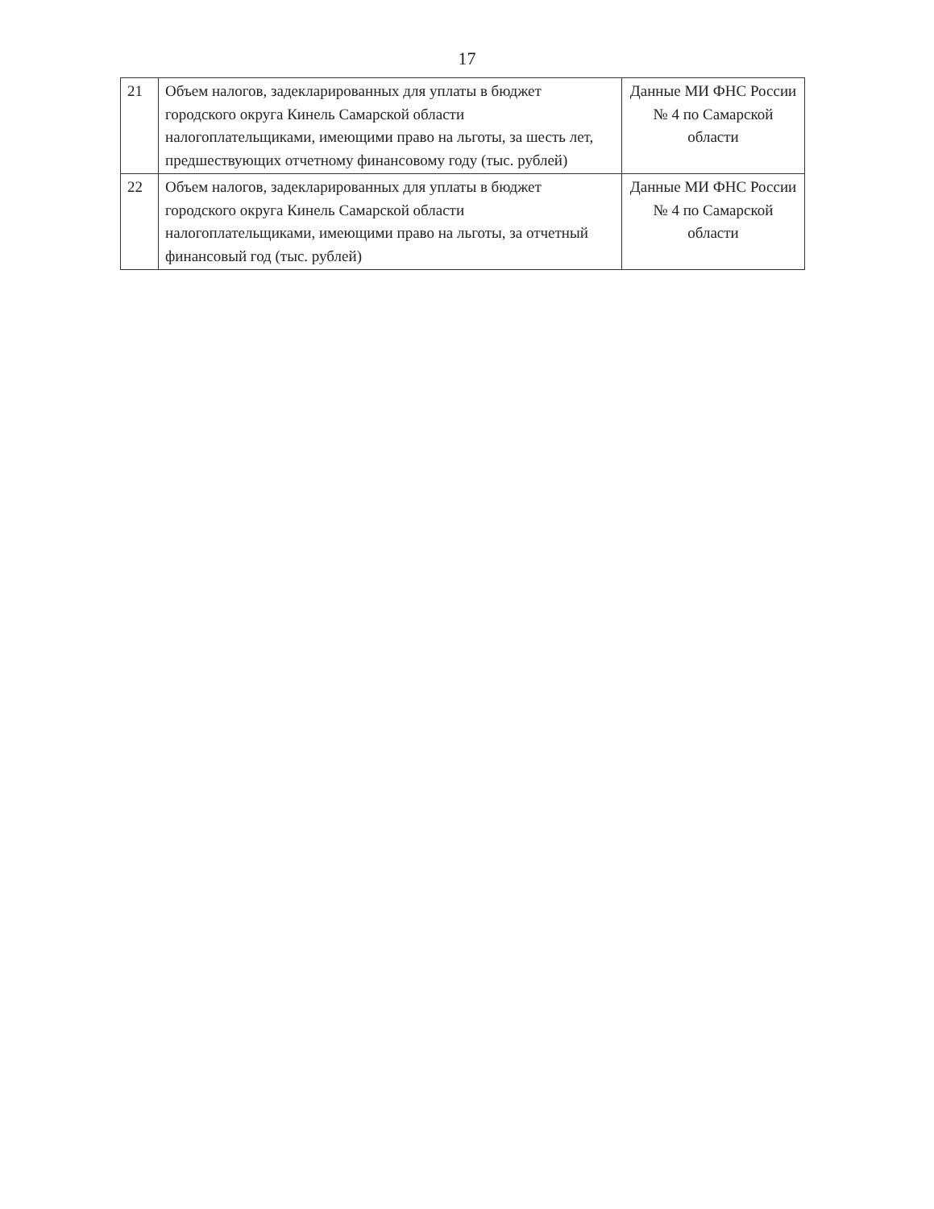17
| 21 | Объем налогов, задекларированных для уплаты в бюджет городского округа Кинель Самарской области налогоплательщиками, имеющими право на льготы, за шесть лет, предшествующих отчетному финансовому году (тыс. рублей) | Данные МИ ФНС России № 4 по Самарской области |
| 22 | Объем налогов, задекларированных для уплаты в бюджет городского округа Кинель Самарской области налогоплательщиками, имеющими право на льготы, за отчетный финансовый год (тыс. рублей) | Данные МИ ФНС России № 4 по Самарской области |